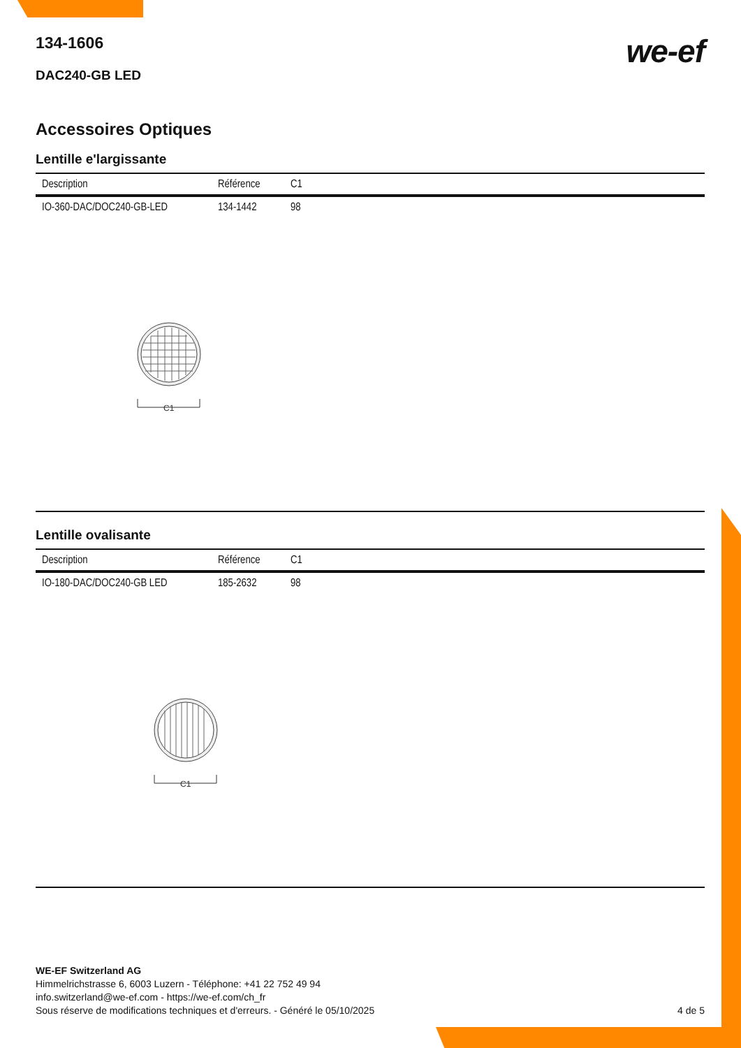we-ef
134-1606
DAC240-GB LED
Accessoires Optiques
Lentille e'largissante
| Description | Référence | C1 |
| --- | --- | --- |
| IO-360-DAC/DOC240-GB-LED | 134-1442 | 98 |
C1
Lentille ovalisante
| Description | Référence | C1 |
| --- | --- | --- |
| IO-180-DAC/DOC240-GB LED | 185-2632 | 98 |
C1
WE-EF Switzerland AG
Himmelrichstrasse 6, 6003 Luzern - Téléphone: +41 22 752 49 94
info.switzerland@we-ef.com - https://we-ef.com/ch_fr
Sous réserve de modifications techniques et d'erreurs. - Généré le 05/10/2025 4 de 5